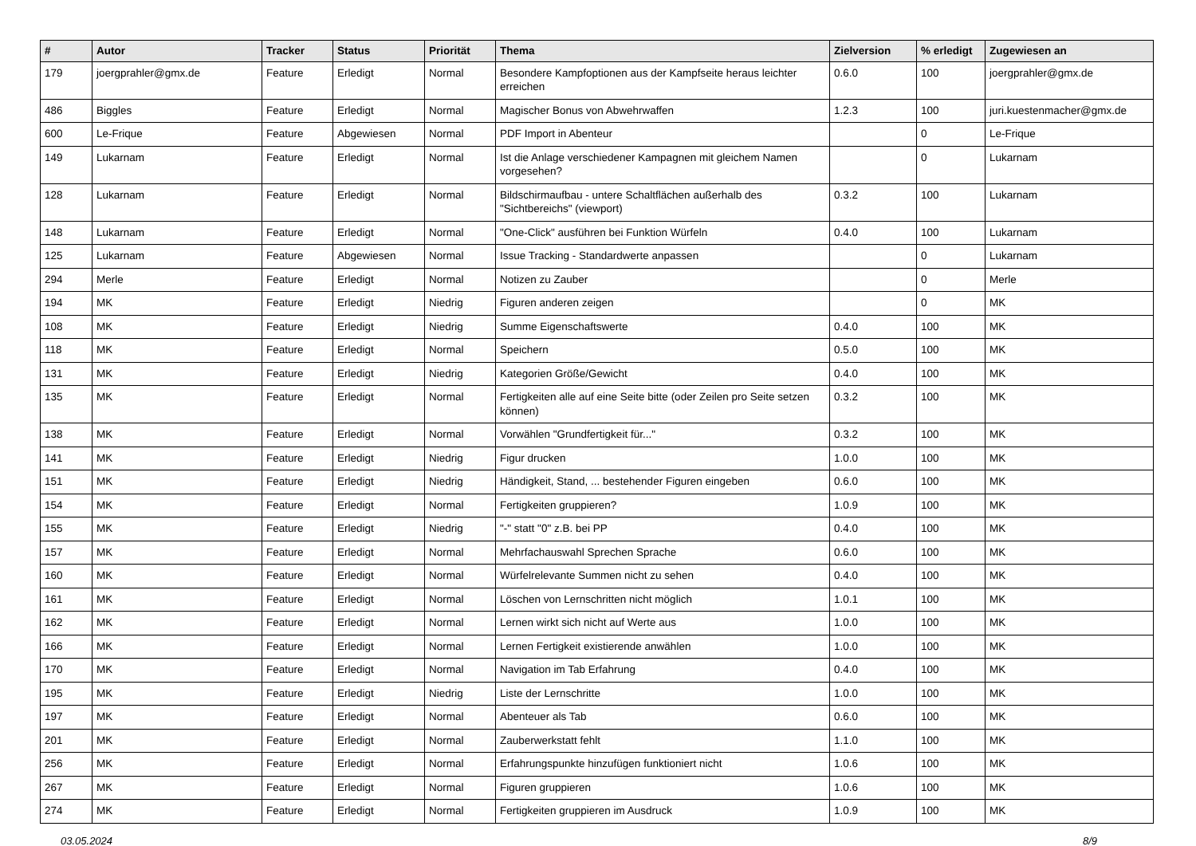| # | Autor | Tracker | Status | Priorität | Thema | Zielversion | % erledigt | Zugewiesen an |
| --- | --- | --- | --- | --- | --- | --- | --- | --- |
| 179 | joergprahler@gmx.de | Feature | Erledigt | Normal | Besondere Kampfoptionen aus der Kampfseite heraus leichter erreichen | 0.6.0 | 100 | joergprahler@gmx.de |
| 486 | Biggles | Feature | Erledigt | Normal | Magischer Bonus von Abwehrwaffen | 1.2.3 | 100 | juri.kuestenmacher@gmx.de |
| 600 | Le-Frique | Feature | Abgewiesen | Normal | PDF Import in Abenteur | | 0 | Le-Frique |
| 149 | Lukarnam | Feature | Erledigt | Normal | Ist die Anlage verschiedener Kampagnen mit gleichem Namen vorgesehen? | | 0 | Lukarnam |
| 128 | Lukarnam | Feature | Erledigt | Normal | Bildschirmaufbau - untere Schaltflächen außerhalb des "Sichtbereichs" (viewport) | 0.3.2 | 100 | Lukarnam |
| 148 | Lukarnam | Feature | Erledigt | Normal | "One-Click" ausführen bei Funktion Würfeln | 0.4.0 | 100 | Lukarnam |
| 125 | Lukarnam | Feature | Abgewiesen | Normal | Issue Tracking - Standardwerte anpassen | | 0 | Lukarnam |
| 294 | Merle | Feature | Erledigt | Normal | Notizen zu Zauber | | 0 | Merle |
| 194 | MK | Feature | Erledigt | Niedrig | Figuren anderen zeigen | | 0 | MK |
| 108 | MK | Feature | Erledigt | Niedrig | Summe Eigenschaftswerte | 0.4.0 | 100 | MK |
| 118 | MK | Feature | Erledigt | Normal | Speichern | 0.5.0 | 100 | MK |
| 131 | MK | Feature | Erledigt | Niedrig | Kategorien Größe/Gewicht | 0.4.0 | 100 | MK |
| 135 | MK | Feature | Erledigt | Normal | Fertigkeiten alle auf eine Seite bitte (oder Zeilen pro Seite setzen können) | 0.3.2 | 100 | MK |
| 138 | MK | Feature | Erledigt | Normal | Vorwählen "Grundfertigkeit für..." | 0.3.2 | 100 | MK |
| 141 | MK | Feature | Erledigt | Niedrig | Figur drucken | 1.0.0 | 100 | MK |
| 151 | MK | Feature | Erledigt | Niedrig | Händigkeit, Stand, ... bestehender Figuren eingeben | 0.6.0 | 100 | MK |
| 154 | MK | Feature | Erledigt | Normal | Fertigkeiten gruppieren? | 1.0.9 | 100 | MK |
| 155 | MK | Feature | Erledigt | Niedrig | "-" statt "0" z.B. bei PP | 0.4.0 | 100 | MK |
| 157 | MK | Feature | Erledigt | Normal | Mehrfachauswahl Sprechen Sprache | 0.6.0 | 100 | MK |
| 160 | MK | Feature | Erledigt | Normal | Würfelrelevante Summen nicht zu sehen | 0.4.0 | 100 | MK |
| 161 | MK | Feature | Erledigt | Normal | Löschen von Lernschritten nicht möglich | 1.0.1 | 100 | MK |
| 162 | MK | Feature | Erledigt | Normal | Lernen wirkt sich nicht auf Werte aus | 1.0.0 | 100 | MK |
| 166 | MK | Feature | Erledigt | Normal | Lernen Fertigkeit existierende anwählen | 1.0.0 | 100 | MK |
| 170 | MK | Feature | Erledigt | Normal | Navigation im Tab Erfahrung | 0.4.0 | 100 | MK |
| 195 | MK | Feature | Erledigt | Niedrig | Liste der Lernschritte | 1.0.0 | 100 | MK |
| 197 | MK | Feature | Erledigt | Normal | Abenteuer als Tab | 0.6.0 | 100 | MK |
| 201 | MK | Feature | Erledigt | Normal | Zauberwerkstatt fehlt | 1.1.0 | 100 | MK |
| 256 | MK | Feature | Erledigt | Normal | Erfahrungspunkte hinzufügen funktioniert nicht | 1.0.6 | 100 | MK |
| 267 | MK | Feature | Erledigt | Normal | Figuren gruppieren | 1.0.6 | 100 | MK |
| 274 | MK | Feature | Erledigt | Normal | Fertigkeiten gruppieren im Ausdruck | 1.0.9 | 100 | MK |
03.05.2024 8/9